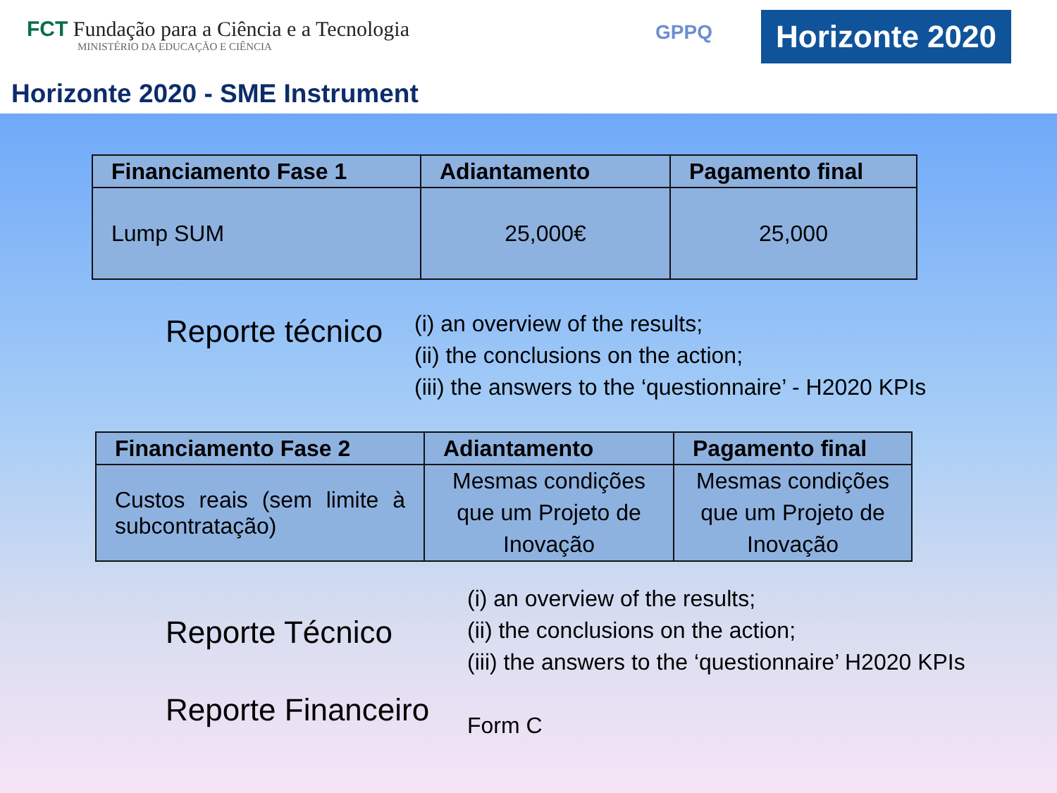FCT Fundação para a Ciência e a Tecnologia
MINISTÉRIO DA EDUCAÇÃO E CIÊNCIA
GPPQ
Horizonte 2020
Horizonte 2020 - SME Instrument
| Financiamento Fase 1 | Adiantamento | Pagamento final |
| --- | --- | --- |
| Lump SUM | 25,000€ | 25,000 |
Reporte técnico
(i) an overview of the results;
(ii) the conclusions on the action;
(iii) the answers to the ‘questionnaire’ - H2020 KPIs
| Financiamento Fase 2 | Adiantamento | Pagamento final |
| --- | --- | --- |
| Custos reais (sem limite à subcontratação) | Mesmas condições que um Projeto de Inovação | Mesmas condições que um Projeto de Inovação |
Reporte Técnico
(i) an overview of the results;
(ii) the conclusions on the action;
(iii) the answers to the ‘questionnaire’ H2020 KPIs
Reporte Financeiro
Form C